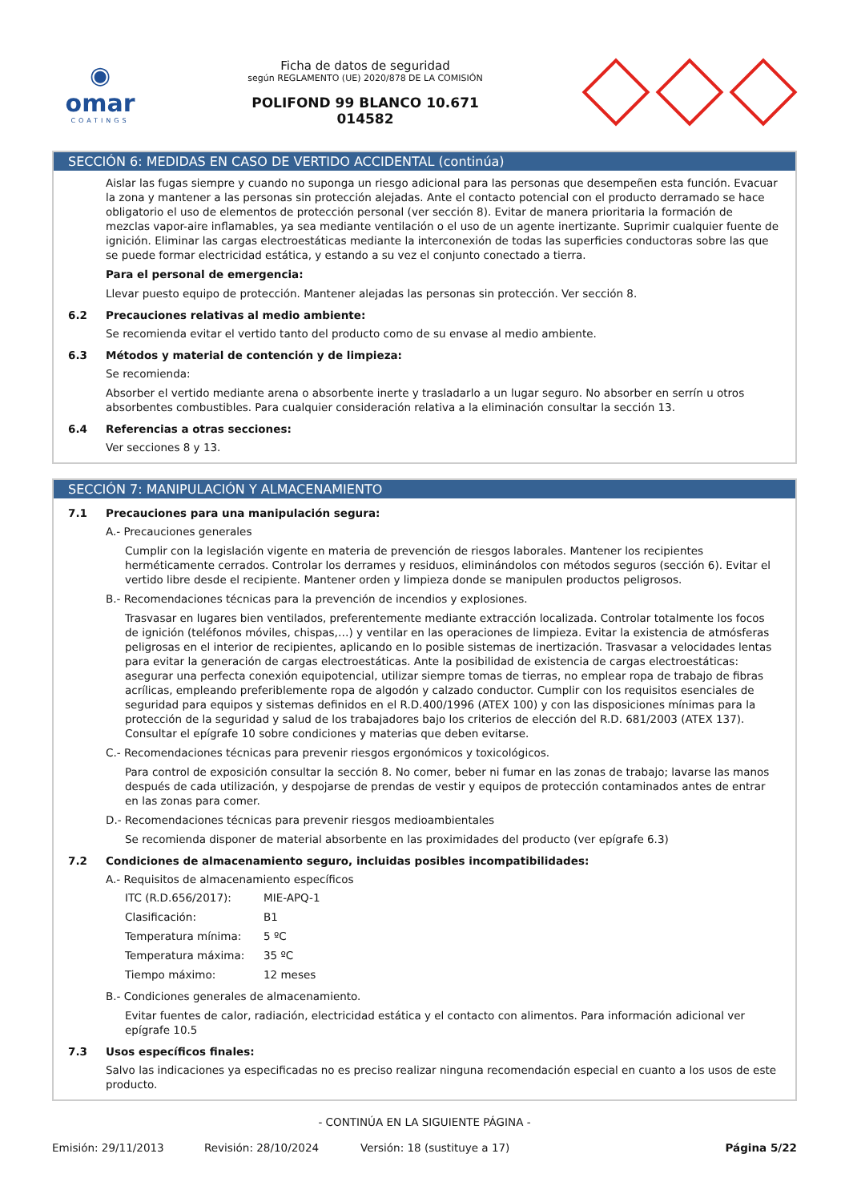◉
omar
COATINGS
Ficha de datos de seguridad
según REGLAMENTO (UE) 2020/878 DE LA COMISIÓN
POLIFOND 99 BLANCO 10.671
014582
SECCIÓN 6: MEDIDAS EN CASO DE VERTIDO ACCIDENTAL (continúa)
Aislar las fugas siempre y cuando no suponga un riesgo adicional para las personas que desempeñen esta función. Evacuar la zona y mantener a las personas sin protección alejadas. Ante el contacto potencial con el producto derramado se hace obligatorio el uso de elementos de protección personal (ver sección 8). Evitar de manera prioritaria la formación de mezclas vapor-aire inflamables, ya sea mediante ventilación o el uso de un agente inertizante. Suprimir cualquier fuente de ignición. Eliminar las cargas electroestáticas mediante la interconexión de todas las superficies conductoras sobre las que se puede formar electricidad estática, y estando a su vez el conjunto conectado a tierra.
Para el personal de emergencia:
Llevar puesto equipo de protección. Mantener alejadas las personas sin protección. Ver sección 8.
6.2 Precauciones relativas al medio ambiente:
Se recomienda evitar el vertido tanto del producto como de su envase al medio ambiente.
6.3 Métodos y material de contención y de limpieza:
Se recomienda:
Absorber el vertido mediante arena o absorbente inerte y trasladarlo a un lugar seguro. No absorber en serrín u otros absorbentes combustibles. Para cualquier consideración relativa a la eliminación consultar la sección 13.
6.4 Referencias a otras secciones:
Ver secciones 8 y 13.
SECCIÓN 7: MANIPULACIÓN Y ALMACENAMIENTO
7.1 Precauciones para una manipulación segura:
A.- Precauciones generales
Cumplir con la legislación vigente en materia de prevención de riesgos laborales. Mantener los recipientes herméticamente cerrados. Controlar los derrames y residuos, eliminándolos con métodos seguros (sección 6). Evitar el vertido libre desde el recipiente. Mantener orden y limpieza donde se manipulen productos peligrosos.
B.- Recomendaciones técnicas para la prevención de incendios y explosiones.
Trasvasar en lugares bien ventilados, preferentemente mediante extracción localizada. Controlar totalmente los focos de ignición (teléfonos móviles, chispas,…) y ventilar en las operaciones de limpieza. Evitar la existencia de atmósferas peligrosas en el interior de recipientes, aplicando en lo posible sistemas de inertización. Trasvasar a velocidades lentas para evitar la generación de cargas electroestáticas. Ante la posibilidad de existencia de cargas electroestáticas: asegurar una perfecta conexión equipotencial, utilizar siempre tomas de tierras, no emplear ropa de trabajo de fibras acrílicas, empleando preferiblemente ropa de algodón y calzado conductor. Cumplir con los requisitos esenciales de seguridad para equipos y sistemas definidos en el R.D.400/1996 (ATEX 100) y con las disposiciones mínimas para la protección de la seguridad y salud de los trabajadores bajo los criterios de elección del R.D. 681/2003 (ATEX 137). Consultar el epígrafe 10 sobre condiciones y materias que deben evitarse.
C.- Recomendaciones técnicas para prevenir riesgos ergonómicos y toxicológicos.
Para control de exposición consultar la sección 8. No comer, beber ni fumar en las zonas de trabajo; lavarse las manos después de cada utilización, y despojarse de prendas de vestir y equipos de protección contaminados antes de entrar en las zonas para comer.
D.- Recomendaciones técnicas para prevenir riesgos medioambientales
Se recomienda disponer de material absorbente en las proximidades del producto (ver epígrafe 6.3)
7.2 Condiciones de almacenamiento seguro, incluidas posibles incompatibilidades:
A.- Requisitos de almacenamiento específicos
| ITC (R.D.656/2017): | MIE-APQ-1 |
| Clasificación: | B1 |
| Temperatura mínima: | 5 ºC |
| Temperatura máxima: | 35 ºC |
| Tiempo máximo: | 12 meses |
B.- Condiciones generales de almacenamiento.
Evitar fuentes de calor, radiación, electricidad estática y el contacto con alimentos. Para información adicional ver epígrafe 10.5
7.3 Usos específicos finales:
Salvo las indicaciones ya especificadas no es preciso realizar ninguna recomendación especial en cuanto a los usos de este producto.
- CONTINÚA EN LA SIGUIENTE PÁGINA -
Emisión: 29/11/2013 Revisión: 28/10/2024 Versión: 18 (sustituye a 17) Página 5/22